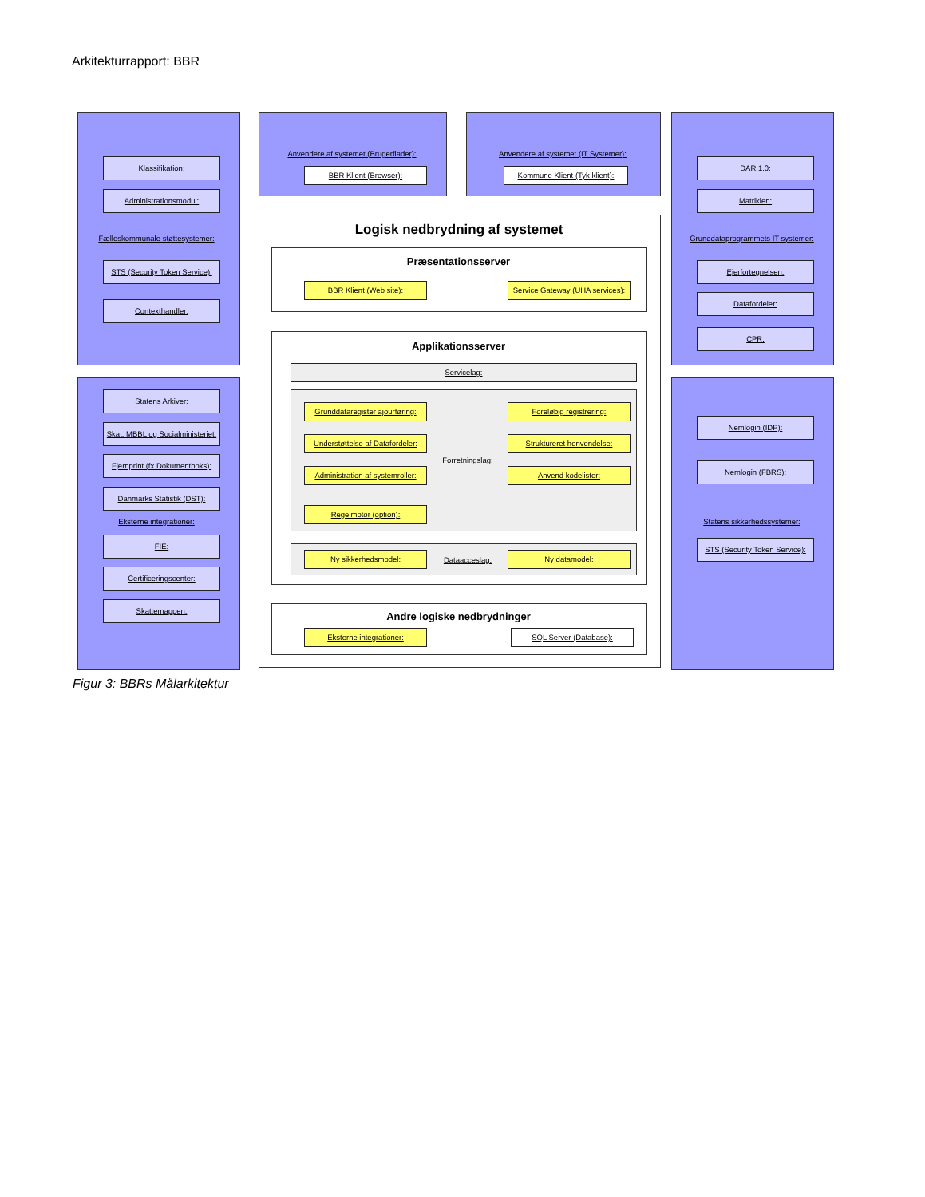Arkitekturrapport: BBR
Klassifikation:
Administrationsmodul:
Fælleskommunale støttesystemer:
STS (Security Token Service):
Contexthandler:
Statens Arkiver:
Skat, MBBL og Socialministeriet:
Fjernprint (fx Dokumentboks):
Danmarks Statistik (DST):
Eksterne integrationer:
FIE:
Certificeringscenter:
Skattemappen:
Anvendere af systemet (Brugerflader):
BBR Klient (Browser):
Anvendere af systemet (IT Systemer):
Kommune Klient (Tyk klient):
Logisk nedbrydning af systemet
Præsentationsserver
BBR Klient (Web site): Service Gateway (UHA services):
Applikationsserver
Servicelag:
Grunddataregister ajourføring: Foreløbig registrering:
Understøttelse af Datafordeler: Struktureret henvendelse:
Forretningslag:
Administration af systemroller: Anvend kodelister:
Regelmotor (option):
Ny sikkerhedsmodel:
Dataacceslag:
Ny datamodel:
Andre logiske nedbrydninger
Eksterne integrationer: SQL Server (Database):
DAR 1.0:
Matriklen:
Grunddataprogrammets IT systemer:
Ejerfortegnelsen:
Datafordeler:
CPR:
Nemlogin (IDP):
Nemlogin (FBRS):
Statens sikkerhedssystemer:
STS (Security Token Service):
Figur 3: BBRs Målarkitektur